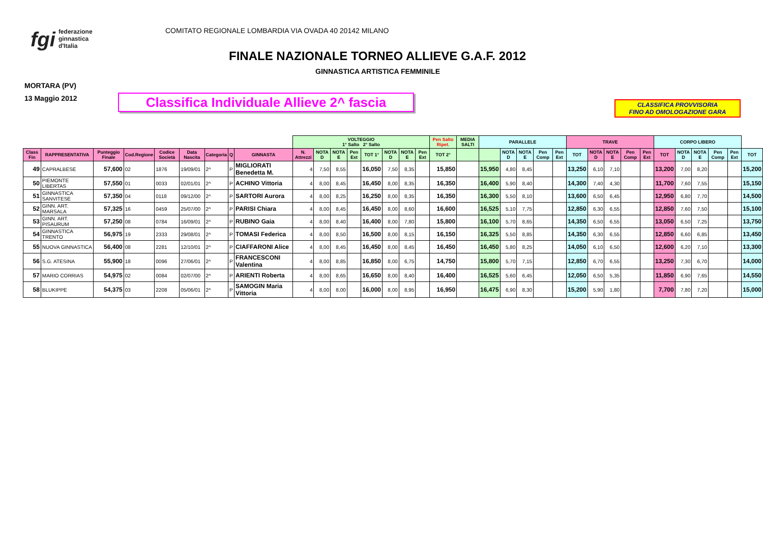fgi federazione
ginnastica
d'Italia
COMITATO REGIONALE LOMBARDIA VIA OVADA 40 20142 MILANO
FINALE NAZIONALE TORNEO ALLIEVE G.A.F. 2012
GINNASTICA ARTISTICA FEMMINILE
MORTARA (PV)
13 Maggio 2012
Classifica Individuale Allieve 2^ fascia
CLASSIFICA PROVVISORIA
FINO AD OMOLOGAZIONE GARA
| | | | | | | | | | VOLTEGGIO 1° Salto 2° Salto | | | | | | | | Pen Salto Ripet. | MEDIA SALTI | PARALLELE | | | | | TRAVE | | | | | CORPO LIBERO | | | | | |
| --- | --- | --- | --- | --- | --- | --- | --- | --- | --- | --- | --- | --- | --- | --- | --- | --- | --- | --- | --- | --- | --- | --- | --- | --- | --- | --- | --- | --- | --- | --- | --- | --- | --- | --- |
| Class Fin | RAPPRESENTATIVA | Punteggio Finale | Cod.Regione | Codice Società | Data Nascita | Categoria | Q | GINNASTA | N. Attrezzi | NOTA D | NOTA E | Pen Ext | TOT 1° | NOTA D | NOTA E | Pen Ext | TOT 2° | | | NOTA D | NOTA E | Pen Comp | Pen Ext | TOT | NOTA D | NOTA E | Pen Comp | Pen Ext | TOT | NOTA D | NOTA E | Pen Comp | Pen Ext | TOT |
| 49 | CAPRALBESE | 57,600 | 02 | 1876 | 19/09/01 | 2^ | P | MIGLIORATI Benedetta M. | 4 | 7,50 | 8,55 | | 16,050 | 7,50 | 8,35 | | 15,850 | | 15,950 | 4,80 | 8,45 | | | 13,250 | 6,10 | 7,10 | | | 13,200 | 7,00 | 8,20 | | | 15,200 |
| 50 | PIEMONTE LIBERTAS | 57,550 | 01 | 0033 | 02/01/01 | 2^ | P | ACHINO Vittoria | 4 | 8,00 | 8,45 | | 16,450 | 8,00 | 8,35 | | 16,350 | | 16,400 | 5,90 | 8,40 | | | 14,300 | 7,40 | 4,30 | | | 11,700 | 7,60 | 7,55 | | | 15,150 |
| 51 | GINNASTICA SANVITESE | 57,350 | 04 | 0118 | 09/12/00 | 2^ | P | SARTORI Aurora | 4 | 8,00 | 8,25 | | 16,250 | 8,00 | 8,35 | | 16,350 | | 16,300 | 5,50 | 8,10 | | | 13,600 | 6,50 | 6,45 | | | 12,950 | 6,80 | 7,70 | | | 14,500 |
| 52 | GINN. ART. MARSALA | 57,325 | 16 | 0459 | 25/07/00 | 2^ | P | PARISI Chiara | 4 | 8,00 | 8,45 | | 16,450 | 8,00 | 8,60 | | 16,600 | | 16,525 | 5,10 | 7,75 | | | 12,850 | 6,30 | 6,55 | | | 12,850 | 7,60 | 7,50 | | | 15,100 |
| 53 | GINN. ART. PISAURUM | 57,250 | 08 | 0784 | 16/09/01 | 2^ | P | RUBINO Gaia | 4 | 8,00 | 8,40 | | 16,400 | 8,00 | 7,80 | | 15,800 | | 16,100 | 5,70 | 8,65 | | | 14,350 | 6,50 | 6,55 | | | 13,050 | 6,50 | 7,25 | | | 13,750 |
| 54 | GINNASTICA TRENTO | 56,975 | 19 | 2333 | 29/08/01 | 2^ | P | TOMASI Federica | 4 | 8,00 | 8,50 | | 16,500 | 8,00 | 8,15 | | 16,150 | | 16,325 | 5,50 | 8,85 | | | 14,350 | 6,30 | 6,55 | | | 12,850 | 6,60 | 6,85 | | | 13,450 |
| 55 | NUOVA GINNASTICA | 56,400 | 08 | 2281 | 12/10/01 | 2^ | P | CIAFFARONI Alice | 4 | 8,00 | 8,45 | | 16,450 | 8,00 | 8,45 | | 16,450 | | 16,450 | 5,80 | 8,25 | | | 14,050 | 6,10 | 6,50 | | | 12,600 | 6,20 | 7,10 | | | 13,300 |
| 56 | S.G. ATESINA | 55,900 | 18 | 0096 | 27/06/01 | 2^ | P | FRANCESCONI Valentina | 4 | 8,00 | 8,85 | | 16,850 | 8,00 | 6,75 | | 14,750 | | 15,800 | 5,70 | 7,15 | | | 12,850 | 6,70 | 6,55 | | | 13,250 | 7,30 | 6,70 | | | 14,000 |
| 57 | MARIO CORRIAS | 54,975 | 02 | 0084 | 02/07/00 | 2^ | P | ARIENTI Roberta | 4 | 8,00 | 8,65 | | 16,650 | 8,00 | 8,40 | | 16,400 | | 16,525 | 5,60 | 6,45 | | | 12,050 | 6,50 | 5,35 | | | 11,850 | 6,90 | 7,65 | | | 14,550 |
| 58 | BLUKIPPE | 54,375 | 03 | 2208 | 05/06/01 | 2^ | P | SAMOGIN Maria Vittoria | 4 | 8,00 | 8,00 | | 16,000 | 8,00 | 8,95 | | 16,950 | | 16,475 | 6,90 | 8,30 | | | 15,200 | 5,90 | 1,80 | | | 7,700 | 7,80 | 7,20 | | | 15,000 |